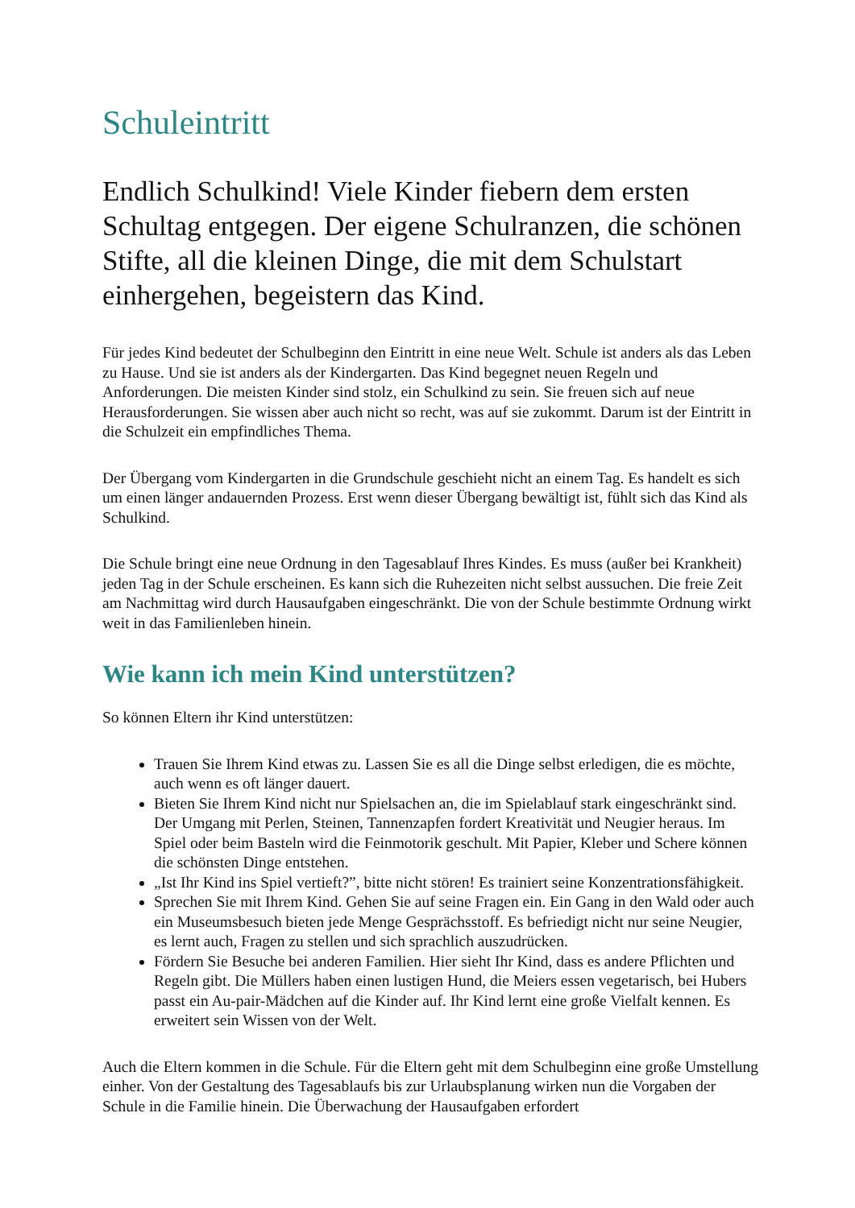Schuleintritt
Endlich Schulkind! Viele Kinder fiebern dem ersten Schultag entgegen. Der eigene Schulranzen, die schönen Stifte, all die kleinen Dinge, die mit dem Schulstart einhergehen, begeistern das Kind.
Für jedes Kind bedeutet der Schulbeginn den Eintritt in eine neue Welt. Schule ist anders als das Leben zu Hause. Und sie ist anders als der Kindergarten. Das Kind begegnet neuen Regeln und Anforderungen. Die meisten Kinder sind stolz, ein Schulkind zu sein. Sie freuen sich auf neue Herausforderungen. Sie wissen aber auch nicht so recht, was auf sie zukommt. Darum ist der Eintritt in die Schulzeit ein empfindliches Thema.
Der Übergang vom Kindergarten in die Grundschule geschieht nicht an einem Tag. Es handelt es sich um einen länger andauernden Prozess. Erst wenn dieser Übergang bewältigt ist, fühlt sich das Kind als Schulkind.
Die Schule bringt eine neue Ordnung in den Tagesablauf Ihres Kindes. Es muss (außer bei Krankheit) jeden Tag in der Schule erscheinen. Es kann sich die Ruhezeiten nicht selbst aussuchen. Die freie Zeit am Nachmittag wird durch Hausaufgaben eingeschränkt. Die von der Schule bestimmte Ordnung wirkt weit in das Familienleben hinein.
Wie kann ich mein Kind unterstützen?
So können Eltern ihr Kind unterstützen:
Trauen Sie Ihrem Kind etwas zu. Lassen Sie es all die Dinge selbst erledigen, die es möchte, auch wenn es oft länger dauert.
Bieten Sie Ihrem Kind nicht nur Spielsachen an, die im Spielablauf stark eingeschränkt sind. Der Umgang mit Perlen, Steinen, Tannenzapfen fordert Kreativität und Neugier heraus. Im Spiel oder beim Basteln wird die Feinmotorik geschult. Mit Papier, Kleber und Schere können die schönsten Dinge entstehen.
„Ist Ihr Kind ins Spiel vertieft?”, bitte nicht stören! Es trainiert seine Konzentrationsfähigkeit.
Sprechen Sie mit Ihrem Kind. Gehen Sie auf seine Fragen ein. Ein Gang in den Wald oder auch ein Museumsbesuch bieten jede Menge Gesprächsstoff. Es befriedigt nicht nur seine Neugier, es lernt auch, Fragen zu stellen und sich sprachlich auszudrücken.
Fördern Sie Besuche bei anderen Familien. Hier sieht Ihr Kind, dass es andere Pflichten und Regeln gibt. Die Müllers haben einen lustigen Hund, die Meiers essen vegetarisch, bei Hubers passt ein Au-pair-Mädchen auf die Kinder auf. Ihr Kind lernt eine große Vielfalt kennen. Es erweitert sein Wissen von der Welt.
Auch die Eltern kommen in die Schule. Für die Eltern geht mit dem Schulbeginn eine große Umstellung einher. Von der Gestaltung des Tagesablaufs bis zur Urlaubsplanung wirken nun die Vorgaben der Schule in die Familie hinein. Die Überwachung der Hausaufgaben erfordert